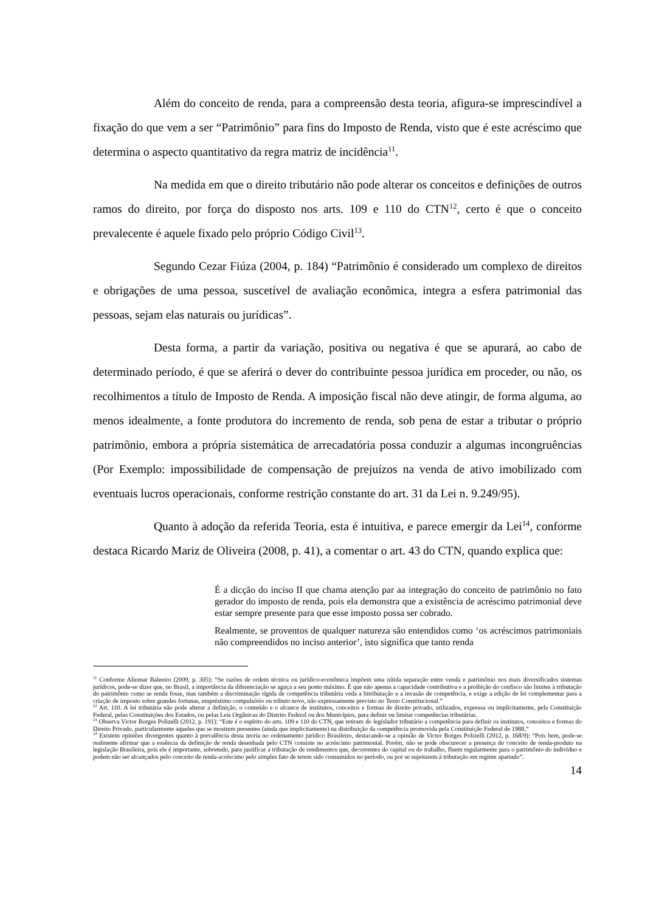Além do conceito de renda, para a compreensão desta teoria, afigura-se imprescindível a fixação do que vem a ser “Patrimônio” para fins do Imposto de Renda, visto que é este acréscimo que determina o aspecto quantitativo da regra matriz de incidência<sup>11</sup>.
Na medida em que o direito tributário não pode alterar os conceitos e definições de outros ramos do direito, por força do disposto nos arts. 109 e 110 do CTN<sup>12</sup>, certo é que o conceito prevalecente é aquele fixado pelo próprio Código Civil<sup>13</sup>.
Segundo Cezar Fiúza (2004, p. 184) “Patrimônio é considerado um complexo de direitos e obrigações de uma pessoa, suscetível de avaliação econômica, integra a esfera patrimonial das pessoas, sejam elas naturais ou jurídicas”.
Desta forma, a partir da variação, positiva ou negativa é que se apurará, ao cabo de determinado período, é que se aferirá o dever do contribuinte pessoa jurídica em proceder, ou não, os recolhimentos a título de Imposto de Renda. A imposição fiscal não deve atingir, de forma alguma, ao menos idealmente, a fonte produtora do incremento de renda, sob pena de estar a tributar o próprio patrimônio, embora a própria sistemática de arrecadatória possa conduzir a algumas incongruências (Por Exemplo: impossibilidade de compensação de prejuízos na venda de ativo imobilizado com eventuais lucros operacionais, conforme restrição constante do art. 31 da Lei n. 9.249/95).
Quanto à adoção da referida Teoria, esta é intuitiva, e parece emergir da Lei<sup>14</sup>, conforme destaca Ricardo Mariz de Oliveira (2008, p. 41), a comentar o art. 43 do CTN, quando explica que:
É a dicção do inciso II que chama atenção par aa integração do conceito de patrimônio no fato gerador do imposto de renda, pois ela demonstra que a existência de acréscimo patrimonial deve estar sempre presente para que esse imposto possa ser cobrado.
Realmente, se proventos de qualquer natureza são entendidos como ‘os acréscimos patrimoniais não compreendidos no inciso anterior’, isto significa que tanto renda
<sup>11</sup> Conforme Aliomar Baleeiro (2009, p. 305): “Se razões de ordem técnica ou jurídico-econômica impõem uma nítida separação entre venda e patrimônio nos mais diversificados sistemas jurídicos, pode-se dizer que, no Brasil, a importância da diferenciação se aguça a seu ponto máximo. É que não apenas a capacidade contributiva e a proibição do confisco são limites à tributação do patrimônio como se renda fosse, mas também a discriminação rígida de competência tributária veda a bitributação e a invasão de competência, e exige a edição de lei complementar para a criação de imposto sobre grandes fortunas, empréstimo compulsório ou tributo novo, não expressamente previsto no Texto Constitucional.”
<sup>12</sup> Art. 110. A lei tributária não pode alterar a definição, o conteúdo e o alcance de institutos, conceitos e formas de direito privado, utilizados, expressa ou implicitamente, pela Constituição Federal, pelas Constituições dos Estados, ou pelas Leis Orgânicas do Distrito Federal ou dos Municípios, para definir ou limitar competências tributárias.
<sup>13</sup> Observa Victor Borges Polizelli (2012, p. 191): “Este é o espírito do arts. 109 e 110 do CTN, que retiram do legislador tributário a competência para definir os institutos, conceitos e formas do Direito Privado, particularmente aqueles que se mostrem presentes (ainda que implicitamente) na distribuição da competência promovida pela Constituição Federal de 1988.”
<sup>14</sup> Existem opiniões divergentes quanto à prevalência desta teoria no ordenamento jurídico Brasileiro, destacando-se a opinião de Victor Borges Polizelli (2012, p. 168/9): “Pois bem, pode-se realmente afirmar que a essência da definição de renda desenhada pelo CTN consiste no acréscimo patrimonial. Porém, não se pode obscurecer a presença do conceito de renda-produto na legislação Brasileira, pois ele é importante, sobretudo, para justificar a tributação de rendimentos que, decorrentes do capital ou do trabalho, fluem regularmente para o patrimônio do indivíduo e podem não ser alcançados pelo conceito de renda-acréscimo pelo simples fato de terem sido consumidos no período, ou por se sujeitarem à tributação em regime apartado”.
14